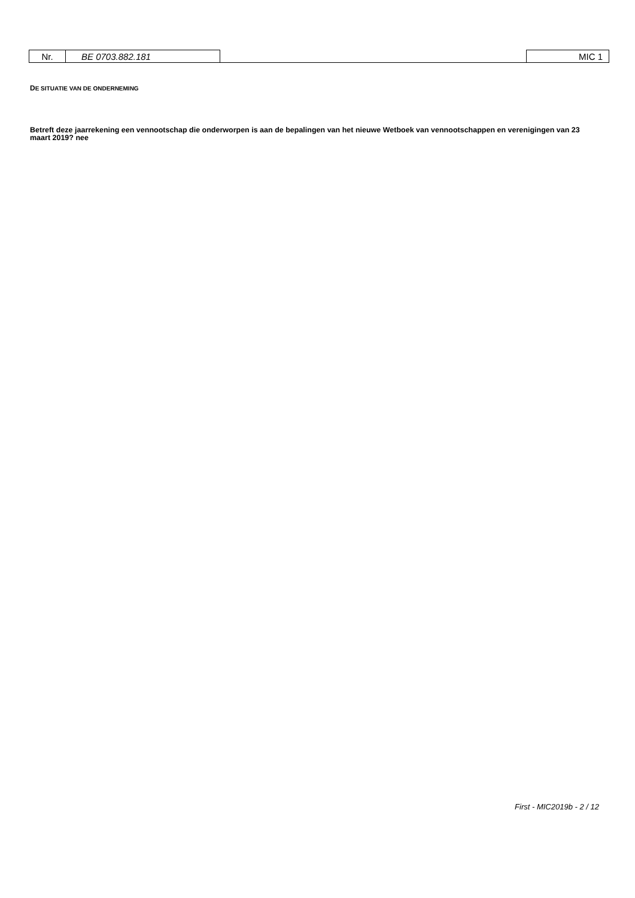Nr. BE 0703.882.181 MIC 1
DE SITUATIE VAN DE ONDERNEMING
Betreft deze jaarrekening een vennootschap die onderworpen is aan de bepalingen van het nieuwe Wetboek van vennootschappen en verenigingen van 23 maart 2019? nee
First - MIC2019b - 2 / 12